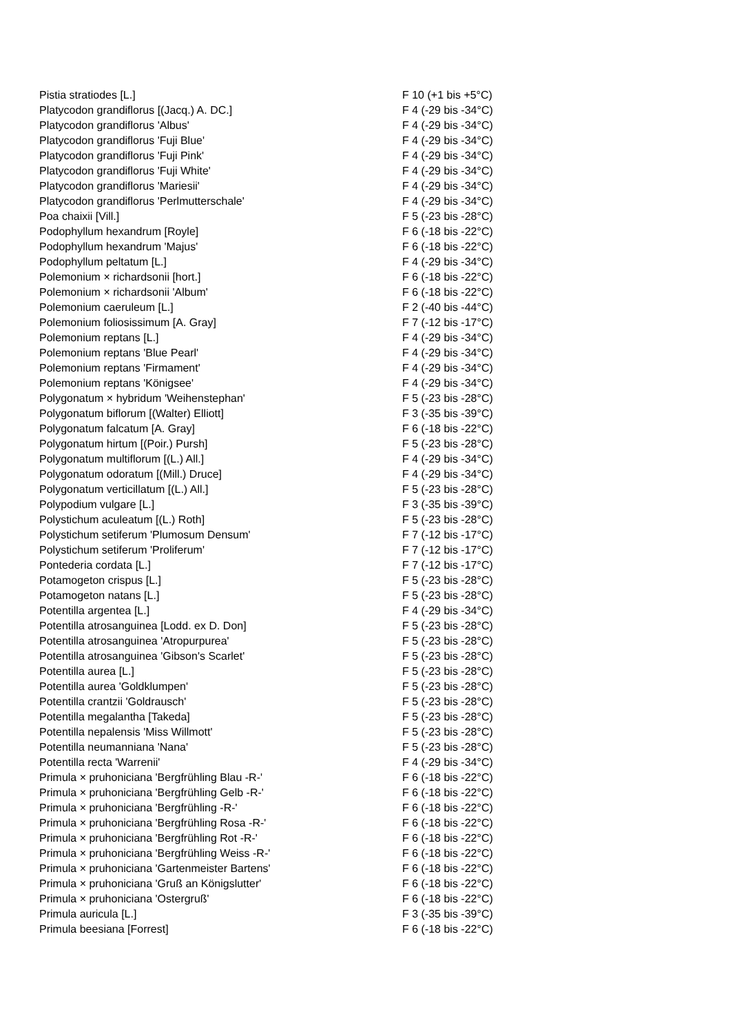| Pistia stratiodes [L.] | F 10 (+1 bis +5°C) |
| Platycodon grandiflorus [(Jacq.) A. DC.] | F 4 (-29 bis -34°C) |
| Platycodon grandiflorus 'Albus' | F 4 (-29 bis -34°C) |
| Platycodon grandiflorus 'Fuji Blue' | F 4 (-29 bis -34°C) |
| Platycodon grandiflorus 'Fuji Pink' | F 4 (-29 bis -34°C) |
| Platycodon grandiflorus 'Fuji White' | F 4 (-29 bis -34°C) |
| Platycodon grandiflorus 'Mariesii' | F 4 (-29 bis -34°C) |
| Platycodon grandiflorus 'Perlmutterschale' | F 4 (-29 bis -34°C) |
| Poa chaixii [Vill.] | F 5 (-23 bis -28°C) |
| Podophyllum hexandrum [Royle] | F 6 (-18 bis -22°C) |
| Podophyllum hexandrum 'Majus' | F 6 (-18 bis -22°C) |
| Podophyllum peltatum [L.] | F 4 (-29 bis -34°C) |
| Polemonium × richardsonii [hort.] | F 6 (-18 bis -22°C) |
| Polemonium × richardsonii 'Album' | F 6 (-18 bis -22°C) |
| Polemonium caeruleum [L.] | F 2 (-40 bis -44°C) |
| Polemonium foliosissimum [A. Gray] | F 7 (-12 bis -17°C) |
| Polemonium reptans [L.] | F 4 (-29 bis -34°C) |
| Polemonium reptans 'Blue Pearl' | F 4 (-29 bis -34°C) |
| Polemonium reptans 'Firmament' | F 4 (-29 bis -34°C) |
| Polemonium reptans 'Königsee' | F 4 (-29 bis -34°C) |
| Polygonatum × hybridum 'Weihenstephan' | F 5 (-23 bis -28°C) |
| Polygonatum biflorum [(Walter) Elliott] | F 3 (-35 bis -39°C) |
| Polygonatum falcatum [A. Gray] | F 6 (-18 bis -22°C) |
| Polygonatum hirtum [(Poir.) Pursh] | F 5 (-23 bis -28°C) |
| Polygonatum multiflorum [(L.) All.] | F 4 (-29 bis -34°C) |
| Polygonatum odoratum [(Mill.) Druce] | F 4 (-29 bis -34°C) |
| Polygonatum verticillatum [(L.) All.] | F 5 (-23 bis -28°C) |
| Polypodium vulgare [L.] | F 3 (-35 bis -39°C) |
| Polystichum aculeatum [(L.) Roth] | F 5 (-23 bis -28°C) |
| Polystichum setiferum 'Plumosum Densum' | F 7 (-12 bis -17°C) |
| Polystichum setiferum 'Proliferum' | F 7 (-12 bis -17°C) |
| Pontederia cordata [L.] | F 7 (-12 bis -17°C) |
| Potamogeton crispus [L.] | F 5 (-23 bis -28°C) |
| Potamogeton natans [L.] | F 5 (-23 bis -28°C) |
| Potentilla argentea [L.] | F 4 (-29 bis -34°C) |
| Potentilla atrosanguinea [Lodd. ex D. Don] | F 5 (-23 bis -28°C) |
| Potentilla atrosanguinea 'Atropurpurea' | F 5 (-23 bis -28°C) |
| Potentilla atrosanguinea 'Gibson's Scarlet' | F 5 (-23 bis -28°C) |
| Potentilla aurea [L.] | F 5 (-23 bis -28°C) |
| Potentilla aurea 'Goldklumpen' | F 5 (-23 bis -28°C) |
| Potentilla crantzii 'Goldrausch' | F 5 (-23 bis -28°C) |
| Potentilla megalantha [Takeda] | F 5 (-23 bis -28°C) |
| Potentilla nepalensis 'Miss Willmott' | F 5 (-23 bis -28°C) |
| Potentilla neumanniana 'Nana' | F 5 (-23 bis -28°C) |
| Potentilla recta 'Warrenii' | F 4 (-29 bis -34°C) |
| Primula × pruhoniciana 'Bergfrühling Blau -R-' | F 6 (-18 bis -22°C) |
| Primula × pruhoniciana 'Bergfrühling Gelb -R-' | F 6 (-18 bis -22°C) |
| Primula × pruhoniciana 'Bergfrühling -R-' | F 6 (-18 bis -22°C) |
| Primula × pruhoniciana 'Bergfrühling Rosa -R-' | F 6 (-18 bis -22°C) |
| Primula × pruhoniciana 'Bergfrühling Rot -R-' | F 6 (-18 bis -22°C) |
| Primula × pruhoniciana 'Bergfrühling Weiss -R-' | F 6 (-18 bis -22°C) |
| Primula × pruhoniciana 'Gartenmeister Bartens' | F 6 (-18 bis -22°C) |
| Primula × pruhoniciana 'Gruß an Königslutter' | F 6 (-18 bis -22°C) |
| Primula × pruhoniciana 'Ostergruß' | F 6 (-18 bis -22°C) |
| Primula auricula [L.] | F 3 (-35 bis -39°C) |
| Primula beesiana [Forrest] | F 6 (-18 bis -22°C) |